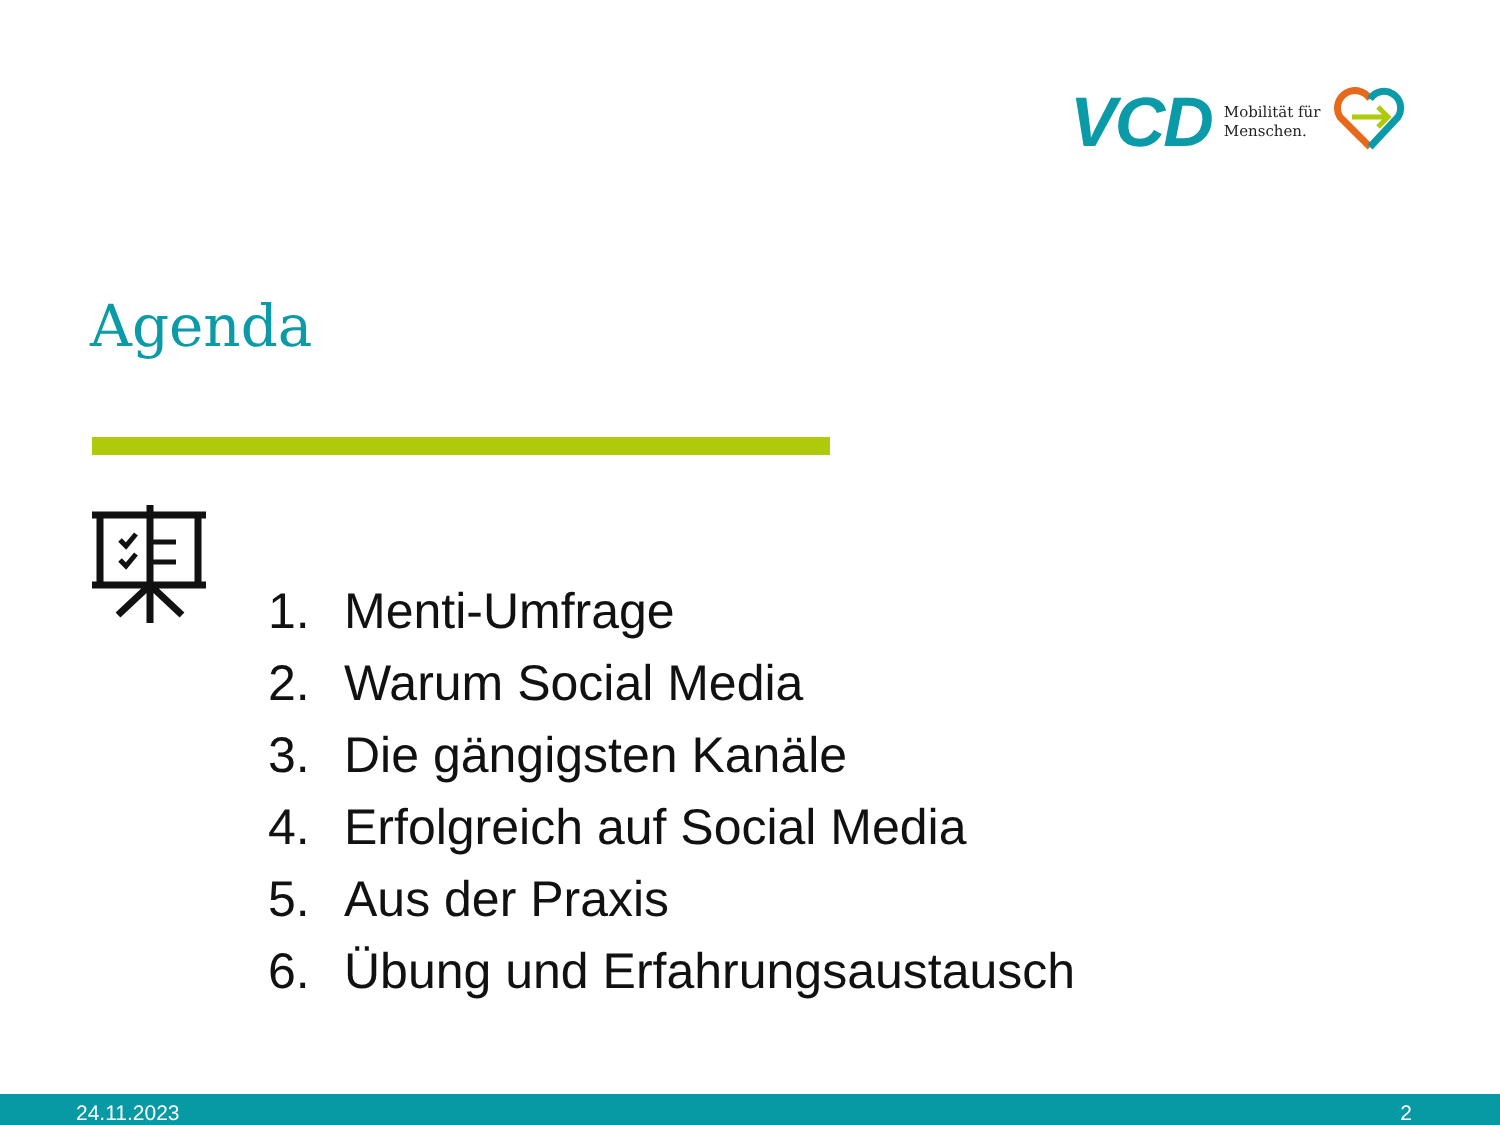VCD Mobilität für
Menschen.
Agenda
1. Menti-Umfrage
2. Warum Social Media
3. Die gängigsten Kanäle
4. Erfolgreich auf Social Media
5. Aus der Praxis
6. Übung und Erfahrungsaustausch
24.11.2023 2